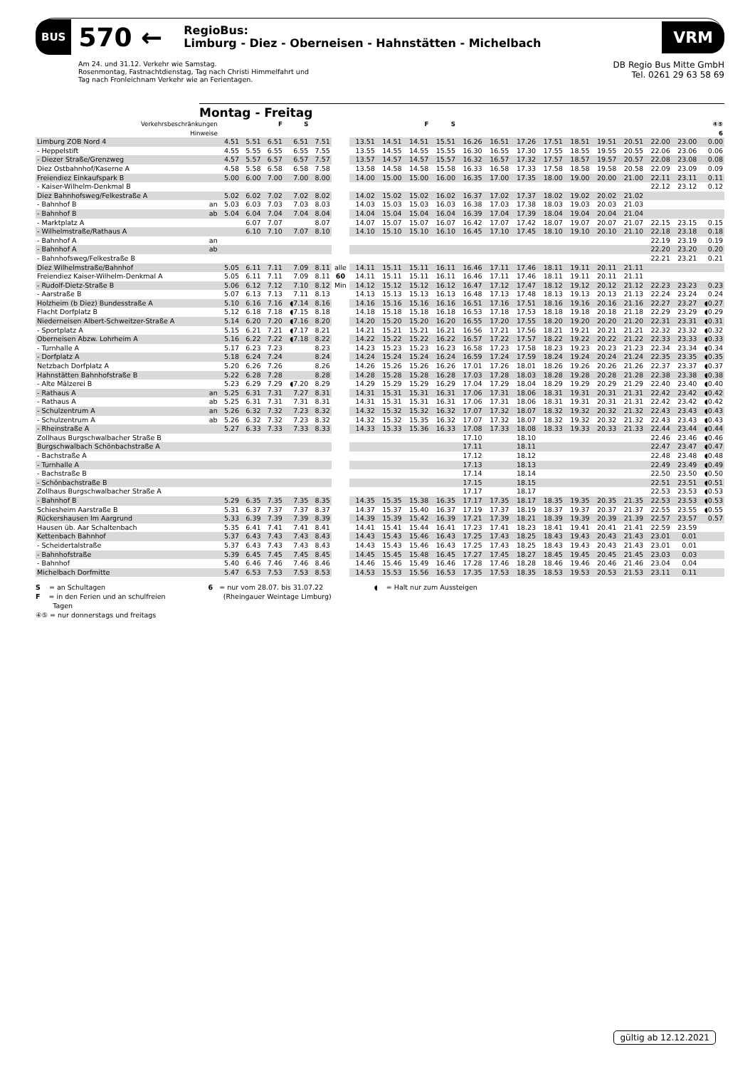BUS 570 ←
RegioBus:
Limburg - Diez - Oberneisen - Hahnstätten - Michelbach
VRM
Am 24. und 31.12. Verkehr wie Samstag.
Rosenmontag, Fastnachtdienstag, Tag nach Christi Himmelfahrt und
Tag nach Fronleichnam Verkehr wie an Ferientagen.
DB Regio Bus Mitte GmbH
Tel. 0261 29 63 58 69
Montag - Freitag
| Verkehrsbeschränkungen | | | | F | S | | | | | F | S | | | | | | | | | | ④⑤ |
| --- | --- | --- | --- | --- | --- | --- | --- | --- | --- | --- | --- | --- | --- | --- | --- | --- | --- | --- | --- | --- | --- |
| Hinweise | | | | | | | | | | | | | | | | | | | | | 6 |
| Limburg ZOB Nord 4 | | 4.51 | 5.51 | 6.51 | 6.51 | 7.51 | | 13.51 | 14.51 | 14.51 | 15.51 | 16.26 | 16.51 | 17.26 | 17.51 | 18.51 | 19.51 | 20.51 | 22.00 | 23.00 | 0.00 |
| - Heppelstift | | 4.55 | 5.55 | 6.55 | 6.55 | 7.55 | | 13.55 | 14.55 | 14.55 | 15.55 | 16.30 | 16.55 | 17.30 | 17.55 | 18.55 | 19.55 | 20.55 | 22.06 | 23.06 | 0.06 |
| - Diezer Straße/Grenzweg | | 4.57 | 5.57 | 6.57 | 6.57 | 7.57 | | 13.57 | 14.57 | 14.57 | 15.57 | 16.32 | 16.57 | 17.32 | 17.57 | 18.57 | 19.57 | 20.57 | 22.08 | 23.08 | 0.08 |
| Diez Ostbahnhof/Kaserne A | | 4.58 | 5.58 | 6.58 | 6.58 | 7.58 | | 13.58 | 14.58 | 14.58 | 15.58 | 16.33 | 16.58 | 17.33 | 17.58 | 18.58 | 19.58 | 20.58 | 22.09 | 23.09 | 0.09 |
| Freiendiez Einkaufspark B | | 5.00 | 6.00 | 7.00 | 7.00 | 8.00 | | 14.00 | 15.00 | 15.00 | 16.00 | 16.35 | 17.00 | 17.35 | 18.00 | 19.00 | 20.00 | 21.00 | 22.11 | 23.11 | 0.11 |
| - Kaiser-Wilhelm-Denkmal B | | | | | | | | | | | | | | | | | | | 22.12 | 23.12 | 0.12 |
| Diez Bahnhofsweg/Felkestraße A | | 5.02 | 6.02 | 7.02 | 7.02 | 8.02 | | 14.02 | 15.02 | 15.02 | 16.02 | 16.37 | 17.02 | 17.37 | 18.02 | 19.02 | 20.02 | 21.02 | | | |
| - Bahnhof B | an | 5.03 | 6.03 | 7.03 | 7.03 | 8.03 | | 14.03 | 15.03 | 15.03 | 16.03 | 16.38 | 17.03 | 17.38 | 18.03 | 19.03 | 20.03 | 21.03 | | | |
| - Bahnhof B | ab | 5.04 | 6.04 | 7.04 | 7.04 | 8.04 | | 14.04 | 15.04 | 15.04 | 16.04 | 16.39 | 17.04 | 17.39 | 18.04 | 19.04 | 20.04 | 21.04 | | | |
| - Marktplatz A | | | 6.07 | 7.07 | | 8.07 | | 14.07 | 15.07 | 15.07 | 16.07 | 16.42 | 17.07 | 17.42 | 18.07 | 19.07 | 20.07 | 21.07 | 22.15 | 23.15 | 0.15 |
| - Wilhelmstraße/Rathaus A | | | 6.10 | 7.10 | 7.07 | 8.10 | | 14.10 | 15.10 | 15.10 | 16.10 | 16.45 | 17.10 | 17.45 | 18.10 | 19.10 | 20.10 | 21.10 | 22.18 | 23.18 | 0.18 |
| - Bahnhof A | an | | | | | | | | | | | | | | | | | | 22.19 | 23.19 | 0.19 |
| - Bahnhof A | ab | | | | | | | | | | | | | | | | | | 22.20 | 23.20 | 0.20 |
| - Bahnhofsweg/Felkestraße B | | | | | | | | | | | | | | | | | | | 22.21 | 23.21 | 0.21 |
| Diez Wilhelmstraße/Bahnhof | | 5.05 | 6.11 | 7.11 | 7.09 | 8.11 | alle | 14.11 | 15.11 | 15.11 | 16.11 | 16.46 | 17.11 | 17.46 | 18.11 | 19.11 | 20.11 | 21.11 | | | |
| Freiendiez Kaiser-Wilhelm-Denkmal A | | 5.05 | 6.11 | 7.11 | 7.09 | 8.11 | 60 | 14.11 | 15.11 | 15.11 | 16.11 | 16.46 | 17.11 | 17.46 | 18.11 | 19.11 | 20.11 | 21.11 | | | |
| - Rudolf-Dietz-Straße B | | 5.06 | 6.12 | 7.12 | 7.10 | 8.12 | Min | 14.12 | 15.12 | 15.12 | 16.12 | 16.47 | 17.12 | 17.47 | 18.12 | 19.12 | 20.12 | 21.12 | 22.23 | 23.23 | 0.23 |
| - Aarstraße B | | 5.07 | 6.13 | 7.13 | 7.11 | 8.13 | | 14.13 | 15.13 | 15.13 | 16.13 | 16.48 | 17.13 | 17.48 | 18.13 | 19.13 | 20.13 | 21.13 | 22.24 | 23.24 | 0.24 |
| Holzheim (b Diez) Bundesstraße A | | 5.10 | 6.16 | 7.16 | ◖7.14 | 8.16 | | 14.16 | 15.16 | 15.16 | 16.16 | 16.51 | 17.16 | 17.51 | 18.16 | 19.16 | 20.16 | 21.16 | 22.27 | 23.27 | ◖0.27 |
| Flacht Dorfplatz B | | 5.12 | 6.18 | 7.18 | ◖7.15 | 8.18 | | 14.18 | 15.18 | 15.18 | 16.18 | 16.53 | 17.18 | 17.53 | 18.18 | 19.18 | 20.18 | 21.18 | 22.29 | 23.29 | ◖0.29 |
| Niederneisen Albert-Schweitzer-Straße A | | 5.14 | 6.20 | 7.20 | ◖7.16 | 8.20 | | 14.20 | 15.20 | 15.20 | 16.20 | 16.55 | 17.20 | 17.55 | 18.20 | 19.20 | 20.20 | 21.20 | 22.31 | 23.31 | ◖0.31 |
| - Sportplatz A | | 5.15 | 6.21 | 7.21 | ◖7.17 | 8.21 | | 14.21 | 15.21 | 15.21 | 16.21 | 16.56 | 17.21 | 17.56 | 18.21 | 19.21 | 20.21 | 21.21 | 22.32 | 23.32 | ◖0.32 |
| Oberneisen Abzw. Lohrheim A | | 5.16 | 6.22 | 7.22 | ◖7.18 | 8.22 | | 14.22 | 15.22 | 15.22 | 16.22 | 16.57 | 17.22 | 17.57 | 18.22 | 19.22 | 20.22 | 21.22 | 22.33 | 23.33 | ◖0.33 |
| - Turnhalle A | | 5.17 | 6.23 | 7.23 | | 8.23 | | 14.23 | 15.23 | 15.23 | 16.23 | 16.58 | 17.23 | 17.58 | 18.23 | 19.23 | 20.23 | 21.23 | 22.34 | 23.34 | ◖0.34 |
| - Dorfplatz A | | 5.18 | 6.24 | 7.24 | | 8.24 | | 14.24 | 15.24 | 15.24 | 16.24 | 16.59 | 17.24 | 17.59 | 18.24 | 19.24 | 20.24 | 21.24 | 22.35 | 23.35 | ◖0.35 |
| Netzbach Dorfplatz A | | 5.20 | 6.26 | 7.26 | | 8.26 | | 14.26 | 15.26 | 15.26 | 16.26 | 17.01 | 17.26 | 18.01 | 18.26 | 19.26 | 20.26 | 21.26 | 22.37 | 23.37 | ◖0.37 |
| Hahnstätten Bahnhofstraße B | | 5.22 | 6.28 | 7.28 | | 8.28 | | 14.28 | 15.28 | 15.28 | 16.28 | 17.03 | 17.28 | 18.03 | 18.28 | 19.28 | 20.28 | 21.28 | 22.38 | 23.38 | ◖0.38 |
| - Alte Mälzerei B | | 5.23 | 6.29 | 7.29 | ◖7.20 | 8.29 | | 14.29 | 15.29 | 15.29 | 16.29 | 17.04 | 17.29 | 18.04 | 18.29 | 19.29 | 20.29 | 21.29 | 22.40 | 23.40 | ◖0.40 |
| - Rathaus A | an | 5.25 | 6.31 | 7.31 | 7.27 | 8.31 | | 14.31 | 15.31 | 15.31 | 16.31 | 17.06 | 17.31 | 18.06 | 18.31 | 19.31 | 20.31 | 21.31 | 22.42 | 23.42 | ◖0.42 |
| - Rathaus A | ab | 5.25 | 6.31 | 7.31 | 7.31 | 8.31 | | 14.31 | 15.31 | 15.31 | 16.31 | 17.06 | 17.31 | 18.06 | 18.31 | 19.31 | 20.31 | 21.31 | 22.42 | 23.42 | ◖0.42 |
| - Schulzentrum A | an | 5.26 | 6.32 | 7.32 | 7.23 | 8.32 | | 14.32 | 15.32 | 15.32 | 16.32 | 17.07 | 17.32 | 18.07 | 18.32 | 19.32 | 20.32 | 21.32 | 22.43 | 23.43 | ◖0.43 |
| - Schulzentrum A | ab | 5.26 | 6.32 | 7.32 | 7.23 | 8.32 | | 14.32 | 15.32 | 15.35 | 16.32 | 17.07 | 17.32 | 18.07 | 18.32 | 19.32 | 20.32 | 21.32 | 22.43 | 23.43 | ◖0.43 |
| - Rheinstraße A | | 5.27 | 6.33 | 7.33 | 7.33 | 8.33 | | 14.33 | 15.33 | 15.36 | 16.33 | 17.08 | 17.33 | 18.08 | 18.33 | 19.33 | 20.33 | 21.33 | 22.44 | 23.44 | ◖0.44 |
| Zollhaus Burgschwalbacher Straße B | | | | | | | | | | | | 17.10 | | 18.10 | | | | | 22.46 | 23.46 | ◖0.46 |
| Burgschwalbach Schönbachstraße A | | | | | | | | | | | | 17.11 | | 18.11 | | | | | 22.47 | 23.47 | ◖0.47 |
| - Bachstraße A | | | | | | | | | | | | 17.12 | | 18.12 | | | | | 22.48 | 23.48 | ◖0.48 |
| - Turnhalle A | | | | | | | | | | | | 17.13 | | 18.13 | | | | | 22.49 | 23.49 | ◖0.49 |
| - Bachstraße B | | | | | | | | | | | | 17.14 | | 18.14 | | | | | 22.50 | 23.50 | ◖0.50 |
| - Schönbachstraße B | | | | | | | | | | | | 17.15 | | 18.15 | | | | | 22.51 | 23.51 | ◖0.51 |
| Zollhaus Burgschwalbacher Straße A | | | | | | | | | | | | 17.17 | | 18.17 | | | | | 22.53 | 23.53 | ◖0.53 |
| - Bahnhof B | | 5.29 | 6.35 | 7.35 | 7.35 | 8.35 | | 14.35 | 15.35 | 15.38 | 16.35 | 17.17 | 17.35 | 18.17 | 18.35 | 19.35 | 20.35 | 21.35 | 22.53 | 23.53 | ◖0.53 |
| Schiesheim Aarstraße B | | 5.31 | 6.37 | 7.37 | 7.37 | 8.37 | | 14.37 | 15.37 | 15.40 | 16.37 | 17.19 | 17.37 | 18.19 | 18.37 | 19.37 | 20.37 | 21.37 | 22.55 | 23.55 | ◖0.55 |
| Rückershausen Im Aargrund | | 5.33 | 6.39 | 7.39 | 7.39 | 8.39 | | 14.39 | 15.39 | 15.42 | 16.39 | 17.21 | 17.39 | 18.21 | 18.39 | 19.39 | 20.39 | 21.39 | 22.57 | 23.57 | 0.57 |
| Hausen üb. Aar Schaltenbach | | 5.35 | 6.41 | 7.41 | 7.41 | 8.41 | | 14.41 | 15.41 | 15.44 | 16.41 | 17.23 | 17.41 | 18.23 | 18.41 | 19.41 | 20.41 | 21.41 | 22.59 | 23.59 | |
| Kettenbach Bahnhof | | 5.37 | 6.43 | 7.43 | 7.43 | 8.43 | | 14.43 | 15.43 | 15.46 | 16.43 | 17.25 | 17.43 | 18.25 | 18.43 | 19.43 | 20.43 | 21.43 | 23.01 | 0.01 | |
| - Scheidertalstraße | | 5.37 | 6.43 | 7.43 | 7.43 | 8.43 | | 14.43 | 15.43 | 15.46 | 16.43 | 17.25 | 17.43 | 18.25 | 18.43 | 19.43 | 20.43 | 21.43 | 23.01 | 0.01 | |
| - Bahnhofstraße | | 5.39 | 6.45 | 7.45 | 7.45 | 8.45 | | 14.45 | 15.45 | 15.48 | 16.45 | 17.27 | 17.45 | 18.27 | 18.45 | 19.45 | 20.45 | 21.45 | 23.03 | 0.03 | |
| - Bahnhof | | 5.40 | 6.46 | 7.46 | 7.46 | 8.46 | | 14.46 | 15.46 | 15.49 | 16.46 | 17.28 | 17.46 | 18.28 | 18.46 | 19.46 | 20.46 | 21.46 | 23.04 | 0.04 | |
| Michelbach Dorfmitte | | 5.47 | 6.53 | 7.53 | 7.53 | 8.53 | | 14.53 | 15.53 | 15.56 | 16.53 | 17.35 | 17.53 | 18.35 | 18.53 | 19.53 | 20.53 | 21.53 | 23.11 | 0.11 | |
S = an Schultagen
F = in den Ferien und an schulfreien
Tagen
④⑤ = nur donnerstags und freitags
6 = nur vom 28.07. bis 31.07.22
(Rheingauer Weintage Limburg)
◖ = Halt nur zum Aussteigen
gültig ab 12.12.2021